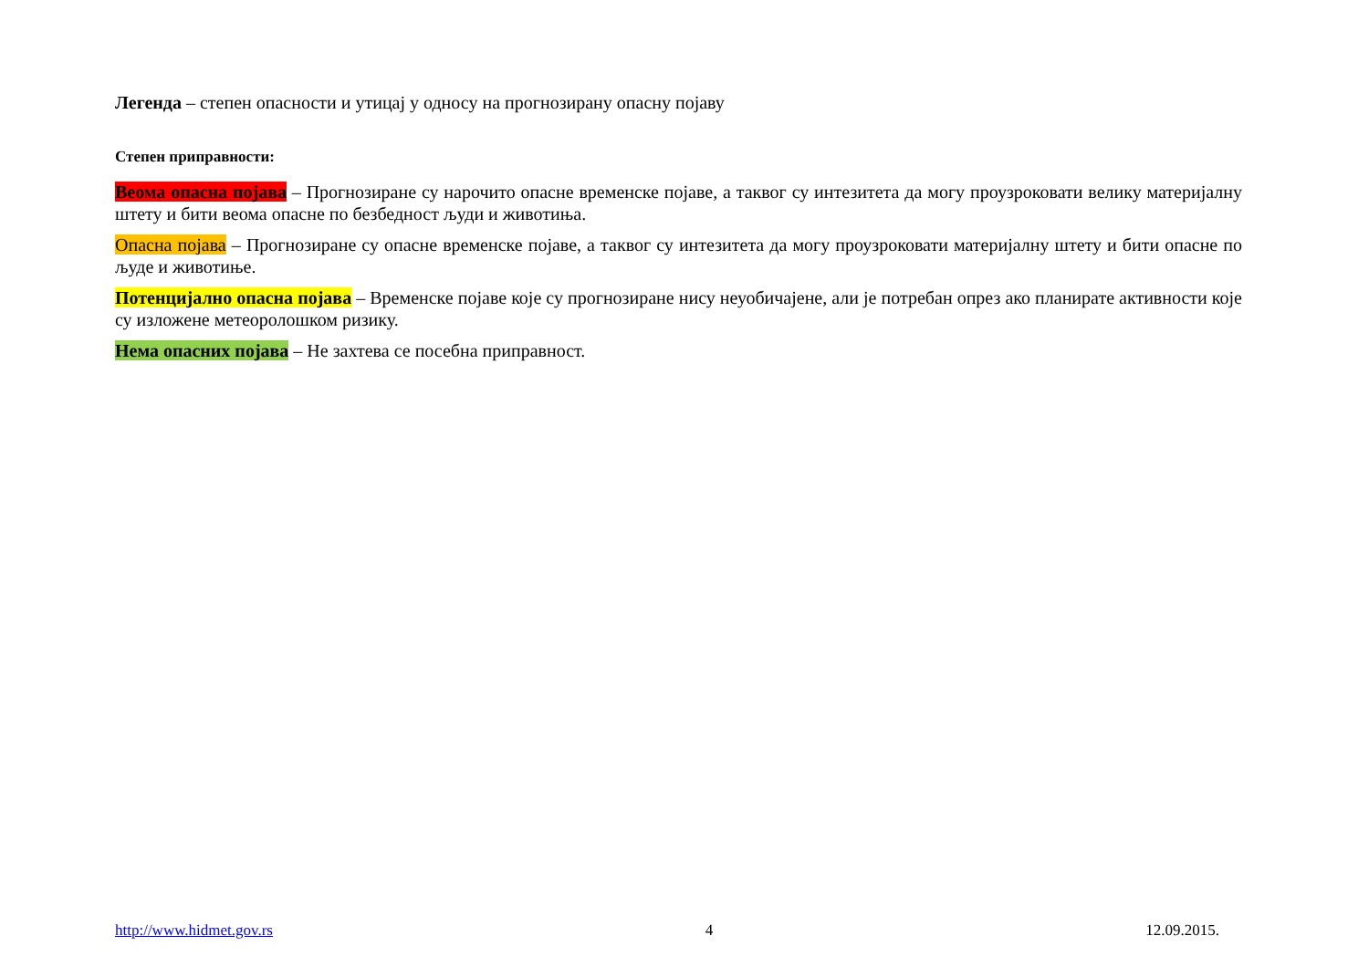Легенда – степен опасности и утицај у односу на прогнозирану опасну појаву
Степен приправности:
Веома опасна појава – Прогнозиране су нарочито опасне временске појаве, а таквог су интезитета да могу проузроковати велику материјалну штету и бити веома опасне по безбедност људи и животиња.
Опасна појава – Прогнозиране су опасне временске појаве, а таквог су интезитета да могу проузроковати материјалну штету и бити опасне по људе и животиње.
Потенцијално опасна појава – Временске појаве које су прогнозиране нису неуобичајене, али је потребан опрез ако планирате активности које су изложене метеоролошком ризику.
Нема опасних појава – Не захтева се посебна приправност.
http://www.hidmet.gov.rs 4 12.09.2015.